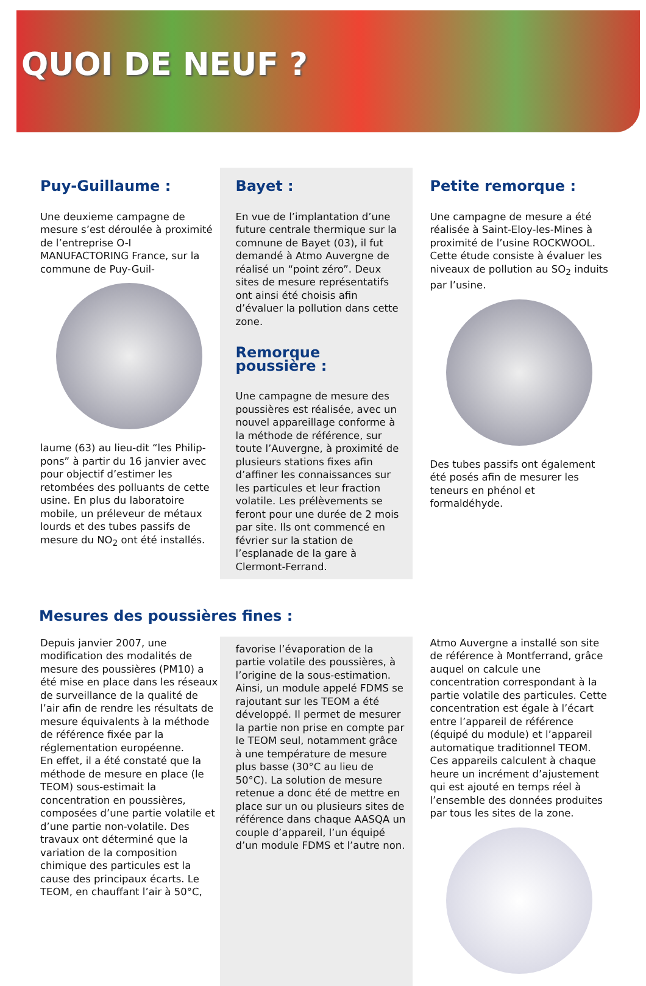QUOI DE NEUF ?
Puy-Guillaume :
Une deuxieme campagne de mesure s’est déroulée à proximité de l’entreprise O-I MANUFACTORING France, sur la commune de Puy-Guil-
laume (63) au lieu-dit “les Philip-pons” à partir du 16 janvier avec pour objectif d’estimer les retombées des polluants de cette usine. En plus du laboratoire mobile, un préleveur de métaux lourds et des tubes passifs de mesure du NO<sub>2</sub> ont été installés.
Bayet :
En vue de l’implantation d’une future centrale thermique sur la comnune de Bayet (03), il fut demandé à Atmo Auvergne de réalisé un “point zéro”. Deux sites de mesure représentatifs ont ainsi été choisis afin d’évaluer la pollution dans cette zone.
Remorque poussière :
Une campagne de mesure des poussières est réalisée, avec un nouvel appareillage conforme à la méthode de référence, sur toute l’Auvergne, à proximité de plusieurs stations fixes afin d’affiner les connaissances sur les particules et leur fraction volatile. Les prélèvements se feront pour une durée de 2 mois par site. Ils ont commencé en février sur la station de l’esplanade de la gare à Clermont-Ferrand.
Petite remorque :
Une campagne de mesure a été réalisée à Saint-Eloy-les-Mines à proximité de l’usine ROCKWOOL. Cette étude consiste à évaluer les niveaux de pollution au SO<sub>2</sub> induits par l’usine.
Des tubes passifs ont également été posés afin de mesurer les teneurs en phénol et formaldéhyde.
Mesures des poussières fines :
Depuis janvier 2007, une modification des modalités de mesure des poussières (PM10) a été mise en place dans les réseaux de surveillance de la qualité de l’air afin de rendre les résultats de mesure équivalents à la méthode de référence fixée par la réglementation européenne.
En effet, il a été constaté que la méthode de mesure en place (le TEOM) sous-estimait la concentration en poussières, composées d’une partie volatile et d’une partie non-volatile. Des travaux ont déterminé que la variation de la composition chimique des particules est la cause des principaux écarts. Le TEOM, en chauffant l’air à 50°C,
favorise l’évaporation de la partie volatile des poussières, à l’origine de la sous-estimation. Ainsi, un module appelé FDMS se rajoutant sur les TEOM a été développé. Il permet de mesurer la partie non prise en compte par le TEOM seul, notamment grâce à une température de mesure plus basse (30°C au lieu de 50°C). La solution de mesure retenue a donc été de mettre en place sur un ou plusieurs sites de référence dans chaque AASQA un couple d’appareil, l’un équipé d’un module FDMS et l’autre non.
Atmo Auvergne a installé son site de référence à Montferrand, grâce auquel on calcule une concentration correspondant à la partie volatile des particules. Cette concentration est égale à l’écart entre l’appareil de référence (équipé du module) et l’appareil automatique traditionnel TEOM. Ces appareils calculent à chaque heure un incrément d’ajustement qui est ajouté en temps réel à l’ensemble des données produites par tous les sites de la zone.